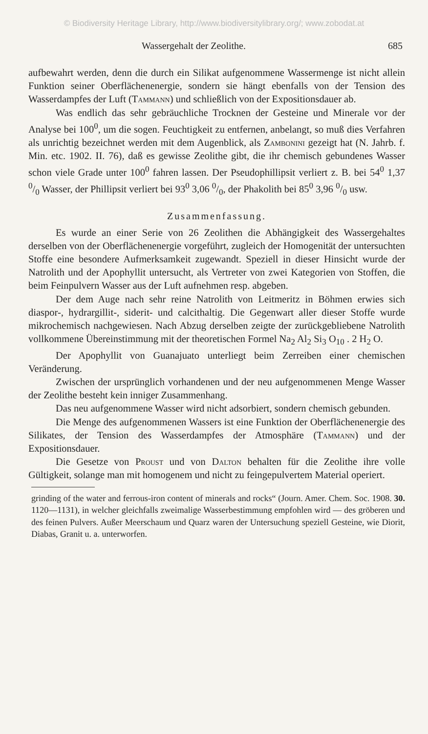© Biodiversity Heritage Library, http://www.biodiversitylibrary.org/; www.zobodat.at
Wassergehalt der Zeolithe. 685
aufbewahrt werden, denn die durch ein Silikat aufgenommene Wassermenge ist nicht allein Funktion seiner Oberflächenenergie, sondern sie hängt ebenfalls von der Tension des Wasserdampfes der Luft (Tammann) und schließlich von der Expositionsdauer ab.
Was endlich das sehr gebräuchliche Trocknen der Gesteine und Minerale vor der Analyse bei 100<sup>0</sup>, um die sogen. Feuchtigkeit zu entfernen, anbelangt, so muß dies Verfahren als unrichtig bezeichnet werden mit dem Augenblick, als Zambonini gezeigt hat (N. Jahrb. f. Min. etc. 1902. II. 76), daß es gewisse Zeolithe gibt, die ihr chemisch gebundenes Wasser schon viele Grade unter 100<sup>0</sup> fahren lassen. Der Pseudophillipsit verliert z. B. bei 54<sup>0</sup> 1,37 0/0 Wasser, der Phillipsit verliert bei 93<sup>0</sup> 3,06 0/0, der Phakolith bei 85<sup>0</sup> 3,96 0/0 usw.
Zusammenfassung.
Es wurde an einer Serie von 26 Zeolithen die Abhängigkeit des Wassergehaltes derselben von der Oberflächenenergie vorgeführt, zugleich der Homogenität der untersuchten Stoffe eine besondere Aufmerksamkeit zugewandt. Speziell in dieser Hinsicht wurde der Natrolith und der Apophyllit untersucht, als Vertreter von zwei Kategorien von Stoffen, die beim Feinpulvern Wasser aus der Luft aufnehmen resp. abgeben.
Der dem Auge nach sehr reine Natrolith von Leitmeritz in Böhmen erwies sich diaspor-, hydrargillit-, siderit- und calcithaltig. Die Gegenwart aller dieser Stoffe wurde mikrochemisch nachgewiesen. Nach Abzug derselben zeigte der zurückgebliebene Natrolith vollkommene Übereinstimmung mit der theoretischen Formel Na<sub>2</sub> Al<sub>2</sub> Si<sub>3</sub> O<sub>10</sub> . 2 H<sub>2</sub> O.
Der Apophyllit von Guanajuato unterliegt beim Zerreiben einer chemischen Veränderung.
Zwischen der ursprünglich vorhandenen und der neu aufgenommenen Menge Wasser der Zeolithe besteht kein inniger Zusammenhang.
Das neu aufgenommene Wasser wird nicht adsorbiert, sondern chemisch gebunden.
Die Menge des aufgenommenen Wassers ist eine Funktion der Oberflächenenergie des Silikates, der Tension des Wasserdampfes der Atmosphäre (Tammann) und der Expositionsdauer.
Die Gesetze von Proust und von Dalton behalten für die Zeolithe ihre volle Gültigkeit, solange man mit homogenem und nicht zu feingepulvertem Material operiert.
grinding of the water and ferrous-iron content of minerals and rocks“ (Journ. Amer. Chem. Soc. 1908. 30. 1120—1131), in welcher gleichfalls zweimalige Wasserbestimmung empfohlen wird — des gröberen und des feinen Pulvers. Außer Meerschaum und Quarz waren der Untersuchung speziell Gesteine, wie Diorit, Diabas, Granit u. a. unterworfen.